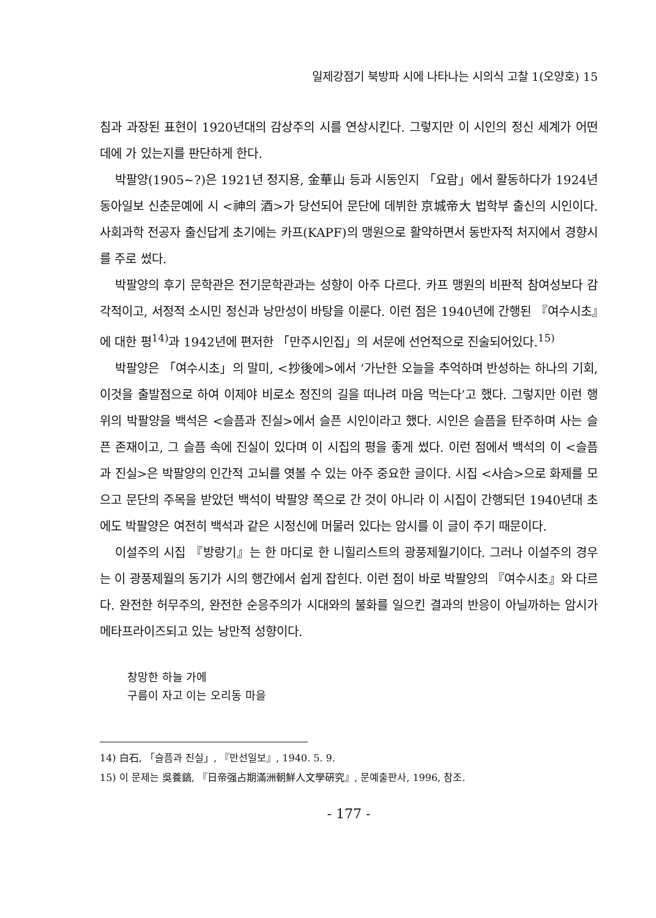일제강점기 북방파 시에 나타나는 시의식 고찰 1(오양호) 15
침과 과장된 표현이 1920년대의 감상주의 시를 연상시킨다. 그렇지만 이 시인의 정신 세계가 어떤 데에 가 있는지를 판단하게 한다.
박팔양(1905~?)은 1921년 정지용, 金華山 등과 시동인지 「요람」에서 활동하다가 1924년 동아일보 신춘문예에 시 <神의 酒>가 당선되어 문단에 데뷔한 京城帝大 법학부 출신의 시인이다. 사회과학 전공자 출신답게 초기에는 카프(KAPF)의 맹원으로 활약하면서 동반자적 처지에서 경향시를 주로 썼다.
박팔양의 후기 문학관은 전기문학관과는 성향이 아주 다르다. 카프 맹원의 비판적 참여성보다 감각적이고, 서정적 소시민 정신과 낭만성이 바탕을 이룬다. 이런 점은 1940년에 간행된 『여수시초』에 대한 평<sup>14)</sup>과 1942년에 편저한 「만주시인집」의 서문에 선언적으로 진술되어있다.<sup>15)</sup>
박팔양은 「여수시초」의 말미, <抄後에>에서 ‘가난한 오늘을 추억하며 반성하는 하나의 기회, 이것을 출발점으로 하여 이제야 비로소 정진의 길을 떠나려 마음 먹는다’고 했다. 그렇지만 이런 행위의 박팔양을 백석은 <슬픔과 진실>에서 슬픈 시인이라고 했다. 시인은 슬픔을 탄주하며 사는 슬픈 존재이고, 그 슬픔 속에 진실이 있다며 이 시집의 평을 좋게 썼다. 이런 점에서 백석의 이 <슬픔과 진실>은 박팔양의 인간적 고뇌를 엿볼 수 있는 아주 중요한 글이다. 시집 <사슴>으로 화제를 모으고 문단의 주목을 받았던 백석이 박팔양 쪽으로 간 것이 아니라 이 시집이 간행되던 1940년대 초에도 박팔양은 여전히 백석과 같은 시정신에 머물러 있다는 암시를 이 글이 주기 때문이다.
이설주의 시집 『방랑기』는 한 마디로 한 니힐리스트의 광풍제월기이다. 그러나 이설주의 경우는 이 광풍제월의 동기가 시의 행간에서 쉽게 잡힌다. 이런 점이 바로 박팔양의 『여수시초』와 다르다. 완전한 허무주의, 완전한 순응주의가 시대와의 불화를 일으킨 결과의 반응이 아닐까하는 암시가 메타프라이즈되고 있는 낭만적 성향이다.
창망한 하늘 가에
구름이 자고 이는 오리동 마을
14) 白石, 「슬픔과 진실」, 『만선일보』, 1940. 5. 9.
15) 이 문제는 吳養鎬, 『日帝强占期滿洲朝鮮人文學硏究』, 문예출판사, 1996, 참조.
- 177 -